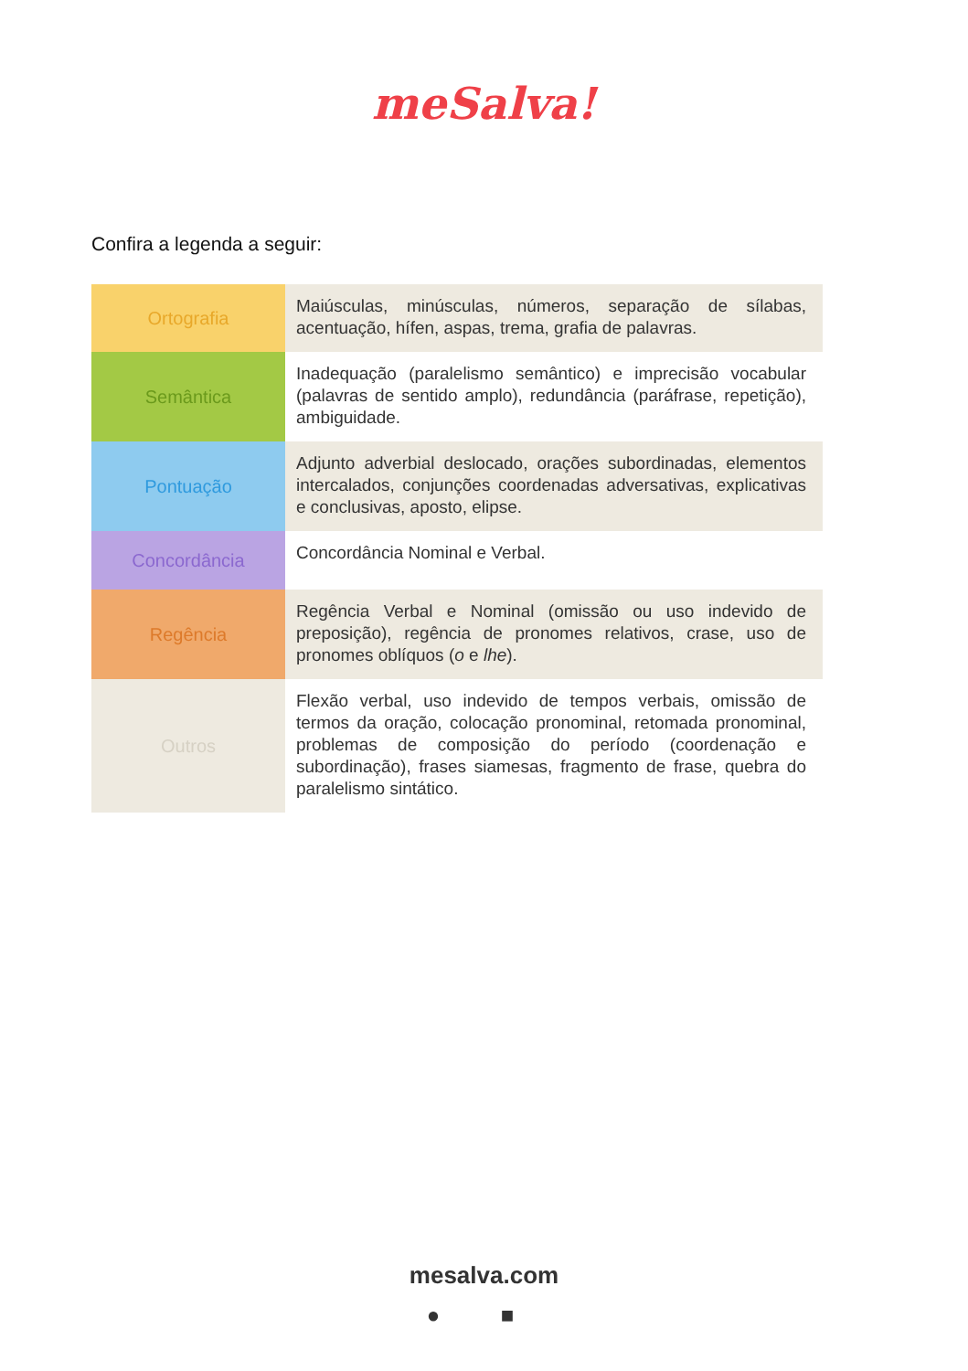meSalva!
Confira a legenda a seguir:
| Ortografia | Maiúsculas, minúsculas, números, separação de sílabas, acentuação, hífen, aspas, trema, grafia de palavras. |
| Semântica | Inadequação (paralelismo semântico) e imprecisão vocabular (palavras de sentido amplo), redundância (paráfrase, repetição), ambiguidade. |
| Pontuação | Adjunto adverbial deslocado, orações subordinadas, elementos intercalados, conjunções coordenadas adversativas, explicativas e conclusivas, aposto, elipse. |
| Concordância | Concordância Nominal e Verbal. |
| Regência | Regência Verbal e Nominal (omissão ou uso indevido de preposição), regência de pronomes relativos, crase, uso de pronomes oblíquos ( o e lhe ). |
| Outros | Flexão verbal, uso indevido de tempos verbais, omissão de termos da oração, colocação pronominal, retomada pronominal, problemas de composição do período (coordenação e subordinação), frases siamesas, fragmento de frase, quebra do paralelismo sintático. |
mesalva.com
● ■